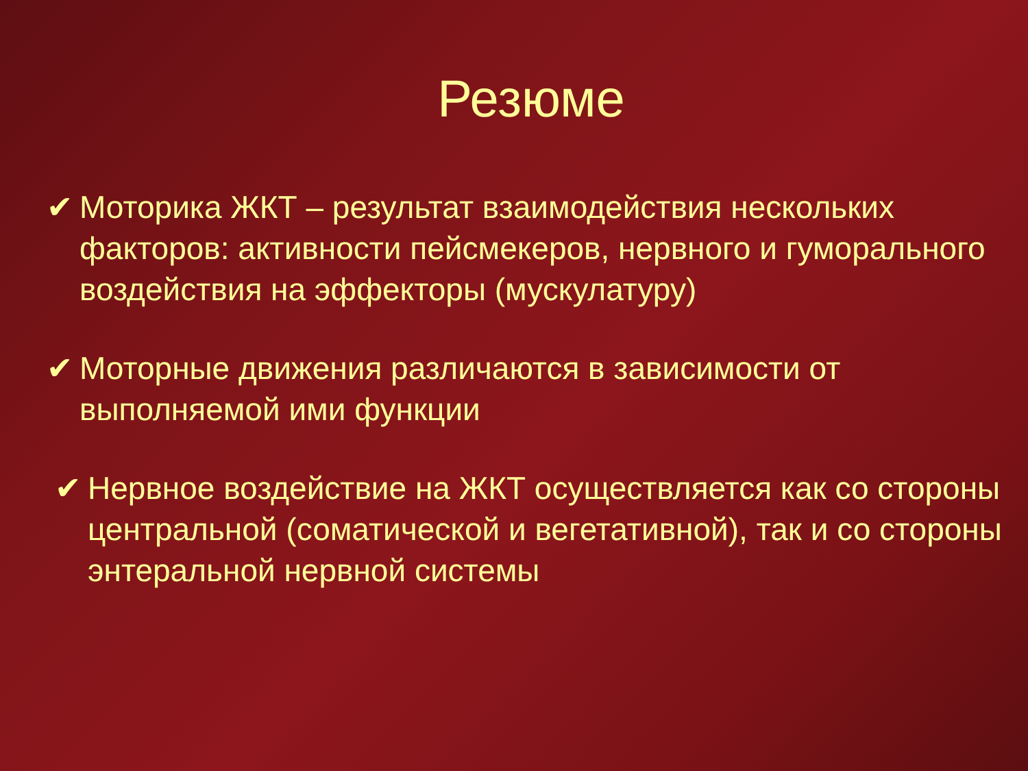Резюме
✔ Моторика ЖКТ – результат взаимодействия нескольких факторов: активности пейсмекеров, нервного и гуморального воздействия на эффекторы (мускулатуру)
✔ Моторные движения различаются в зависимости от выполняемой ими функции
✔ Нервное воздействие на ЖКТ осуществляется как со стороны центральной (соматической и вегетативной), так и со стороны энтеральной нервной системы